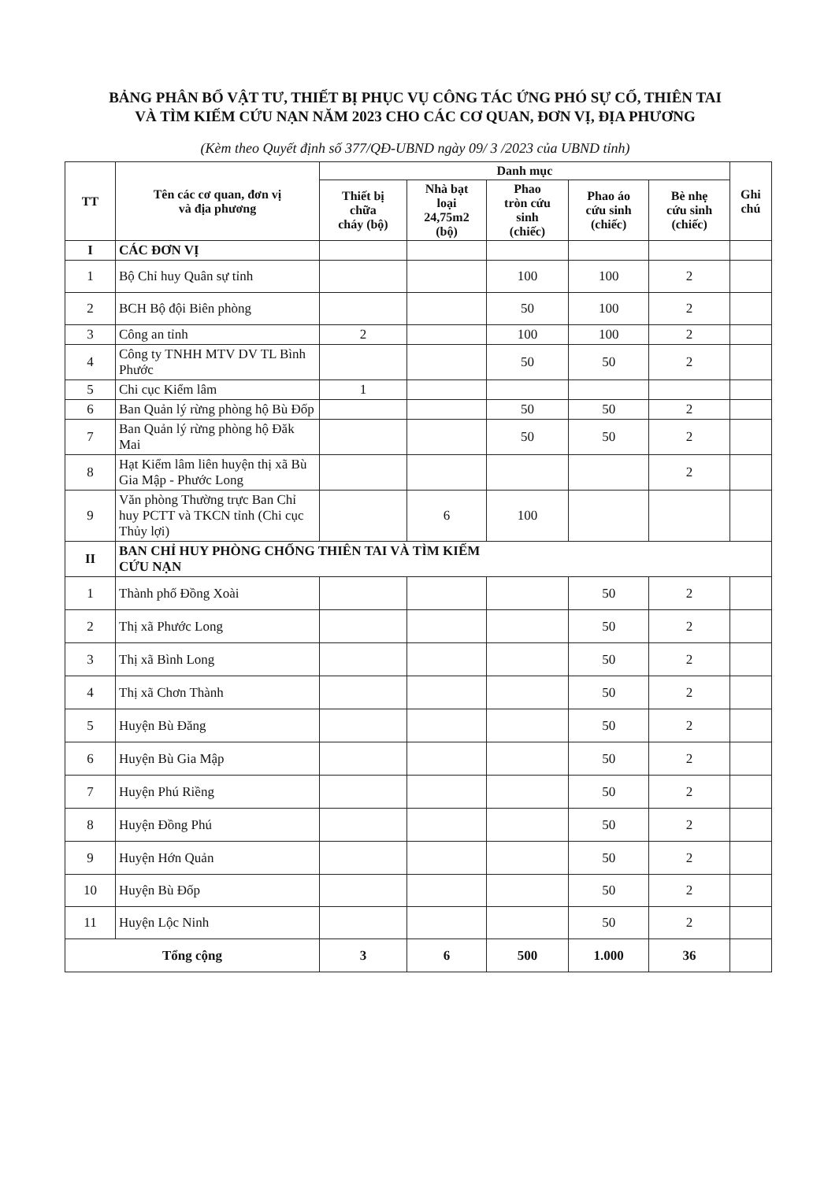BẢNG PHÂN BỔ VẬT TƯ, THIẾT BỊ PHỤC VỤ CÔNG TÁC ỨNG PHÓ SỰ CỐ, THIÊN TAI
VÀ TÌM KIẾM CỨU NẠN NĂM 2023 CHO CÁC CƠ QUAN, ĐƠN VỊ, ĐỊA PHƯƠNG
(Kèm theo Quyết định số 377/QĐ-UBND ngày 09/ 3 /2023 của UBND tỉnh)
| TT | Tên các cơ quan, đơn vị và địa phương | Danh mục | | | | | Ghi chú |
| --- | --- | --- | --- | --- | --- | --- | --- |
| | | Thiết bị chữa cháy (bộ) | Nhà bạt loại 24,75m2 (bộ) | Phao tròn cứu sinh (chiếc) | Phao áo cứu sinh (chiếc) | Bè nhẹ cứu sinh (chiếc) | |
| I | CÁC ĐƠN VỊ | | | | | | |
| 1 | Bộ Chỉ huy Quân sự tỉnh | | | 100 | 100 | 2 | |
| 2 | BCH Bộ đội Biên phòng | | | 50 | 100 | 2 | |
| 3 | Công an tỉnh | 2 | | 100 | 100 | 2 | |
| 4 | Công ty TNHH MTV DV TL Bình Phước | | | 50 | 50 | 2 | |
| 5 | Chi cục Kiểm lâm | 1 | | | | | |
| 6 | Ban Quản lý rừng phòng hộ Bù Đốp | | | 50 | 50 | 2 | |
| 7 | Ban Quản lý rừng phòng hộ Đăk Mai | | | 50 | 50 | 2 | |
| 8 | Hạt Kiểm lâm liên huyện thị xã Bù Gia Mập - Phước Long | | | | | 2 | |
| 9 | Văn phòng Thường trực Ban Chỉ huy PCTT và TKCN tỉnh (Chi cục Thủy lợi) | | 6 | 100 | | | |
| II | BAN CHỈ HUY PHÒNG CHỐNG THIÊN TAI VÀ TÌM KIẾM CỨU NẠN | | | | | | |
| 1 | Thành phố Đồng Xoài | | | | 50 | 2 | |
| 2 | Thị xã Phước Long | | | | 50 | 2 | |
| 3 | Thị xã Bình Long | | | | 50 | 2 | |
| 4 | Thị xã Chơn Thành | | | | 50 | 2 | |
| 5 | Huyện Bù Đăng | | | | 50 | 2 | |
| 6 | Huyện Bù Gia Mập | | | | 50 | 2 | |
| 7 | Huyện Phú Riềng | | | | 50 | 2 | |
| 8 | Huyện Đồng Phú | | | | 50 | 2 | |
| 9 | Huyện Hớn Quản | | | | 50 | 2 | |
| 10 | Huyện Bù Đốp | | | | 50 | 2 | |
| 11 | Huyện Lộc Ninh | | | | 50 | 2 | |
| Tổng cộng | | 3 | 6 | 500 | 1.000 | 36 | |